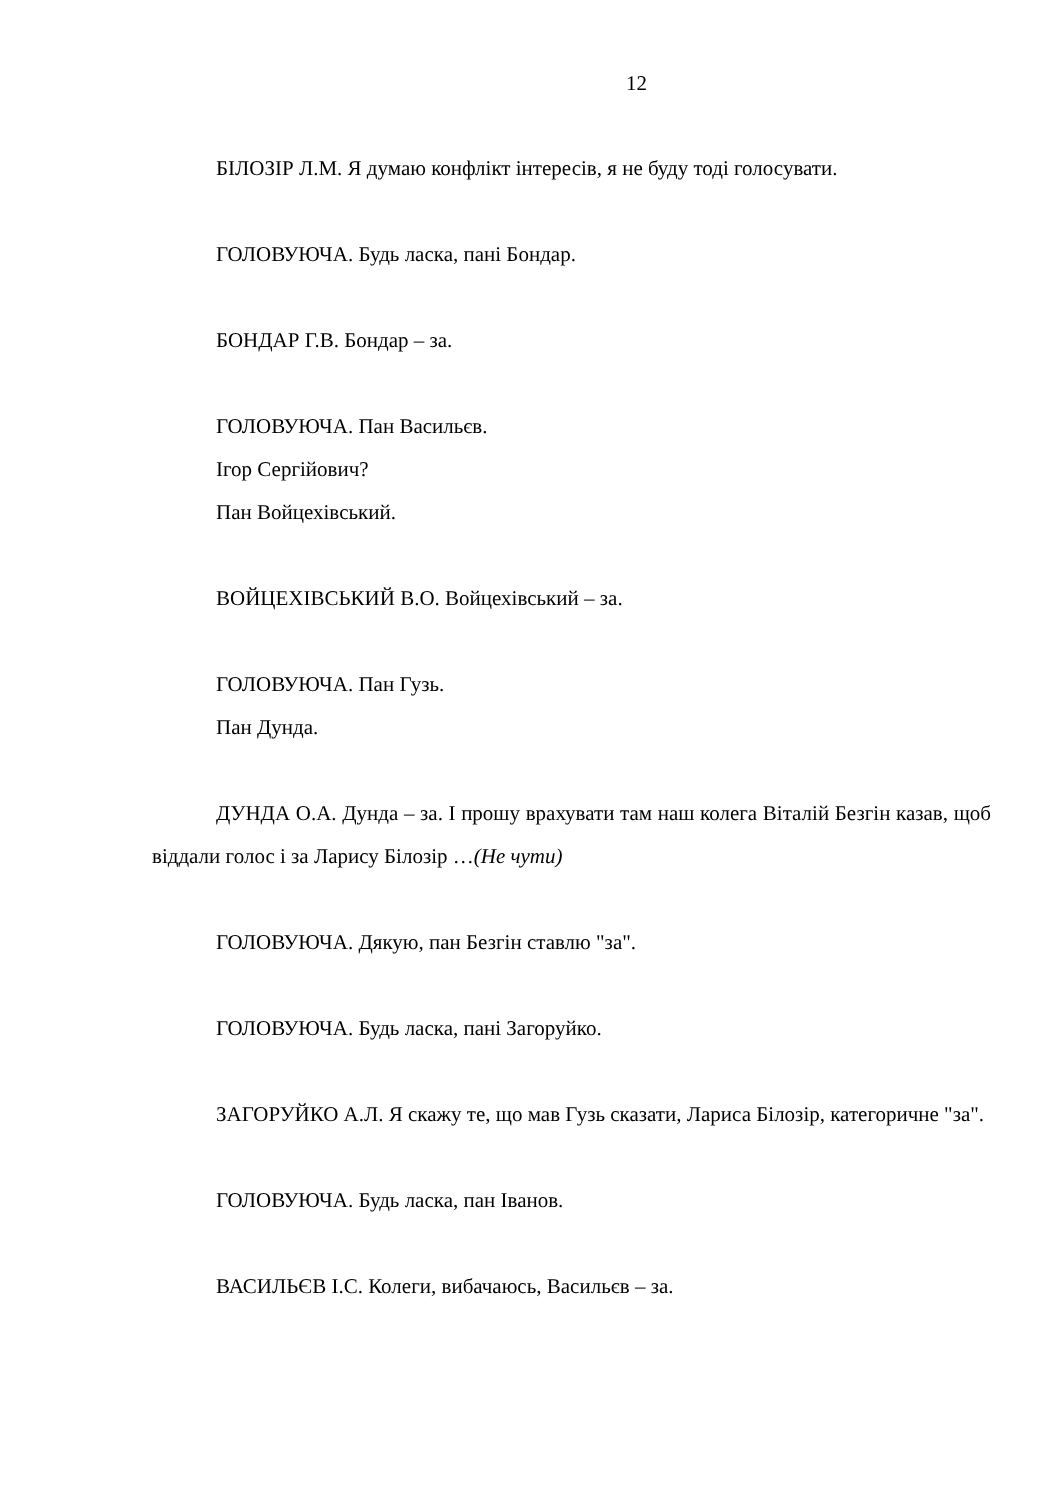12
БІЛОЗІР Л.М. Я думаю конфлікт інтересів, я не буду тоді голосувати.
ГОЛОВУЮЧА. Будь ласка, пані Бондар.
БОНДАР Г.В. Бондар – за.
ГОЛОВУЮЧА. Пан Васильєв.
Ігор Сергійович?
Пан Войцехівський.
ВОЙЦЕХІВСЬКИЙ В.О. Войцехівський – за.
ГОЛОВУЮЧА. Пан Гузь.
Пан Дунда.
ДУНДА О.А. Дунда – за. І прошу врахувати там наш колега Віталій Безгін казав, щоб віддали голос і за Ларису Білозір …(Не чути)
ГОЛОВУЮЧА. Дякую, пан Безгін ставлю "за".
ГОЛОВУЮЧА. Будь ласка, пані Загоруйко.
ЗАГОРУЙКО А.Л. Я скажу те, що мав Гузь сказати, Лариса Білозір, категоричне "за".
ГОЛОВУЮЧА. Будь ласка, пан Іванов.
ВАСИЛЬЄВ І.С. Колеги, вибачаюсь, Васильєв – за.